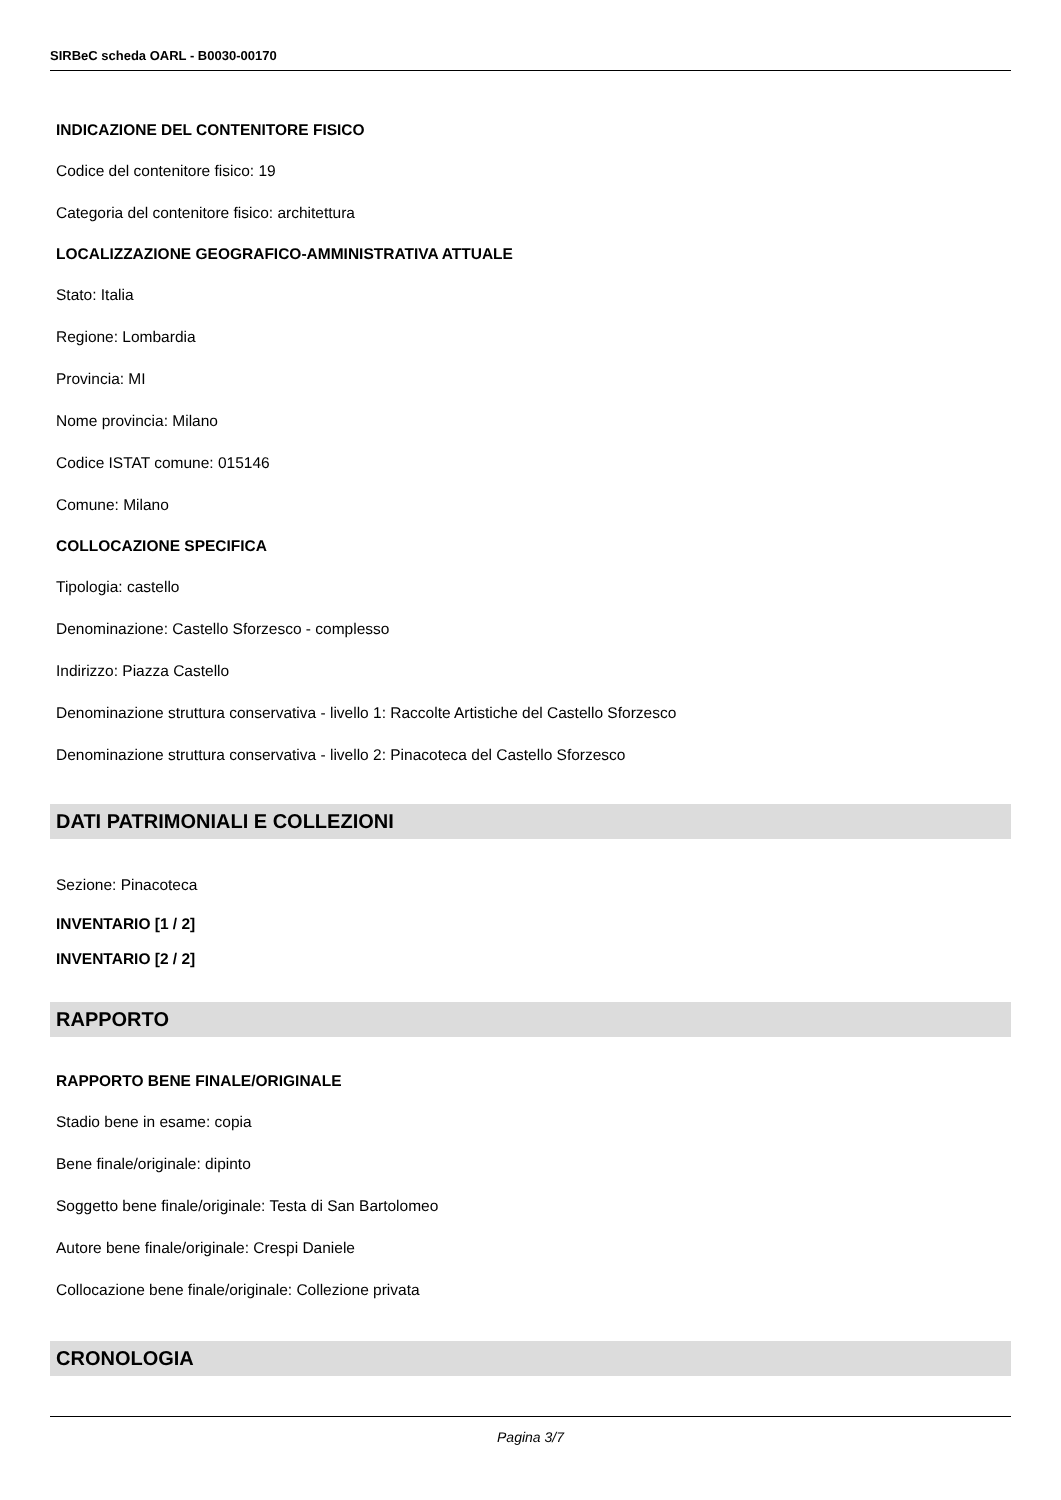SIRBeC scheda OARL - B0030-00170
INDICAZIONE DEL CONTENITORE FISICO
Codice del contenitore fisico: 19
Categoria del contenitore fisico: architettura
LOCALIZZAZIONE GEOGRAFICO-AMMINISTRATIVA ATTUALE
Stato: Italia
Regione: Lombardia
Provincia: MI
Nome provincia: Milano
Codice ISTAT comune: 015146
Comune: Milano
COLLOCAZIONE SPECIFICA
Tipologia: castello
Denominazione: Castello Sforzesco - complesso
Indirizzo: Piazza Castello
Denominazione struttura conservativa - livello 1: Raccolte Artistiche del Castello Sforzesco
Denominazione struttura conservativa - livello 2: Pinacoteca del Castello Sforzesco
DATI PATRIMONIALI E COLLEZIONI
Sezione: Pinacoteca
INVENTARIO [1 / 2]
INVENTARIO [2 / 2]
RAPPORTO
RAPPORTO BENE FINALE/ORIGINALE
Stadio bene in esame: copia
Bene finale/originale: dipinto
Soggetto bene finale/originale: Testa di San Bartolomeo
Autore bene finale/originale: Crespi Daniele
Collocazione bene finale/originale: Collezione privata
CRONOLOGIA
Pagina 3/7